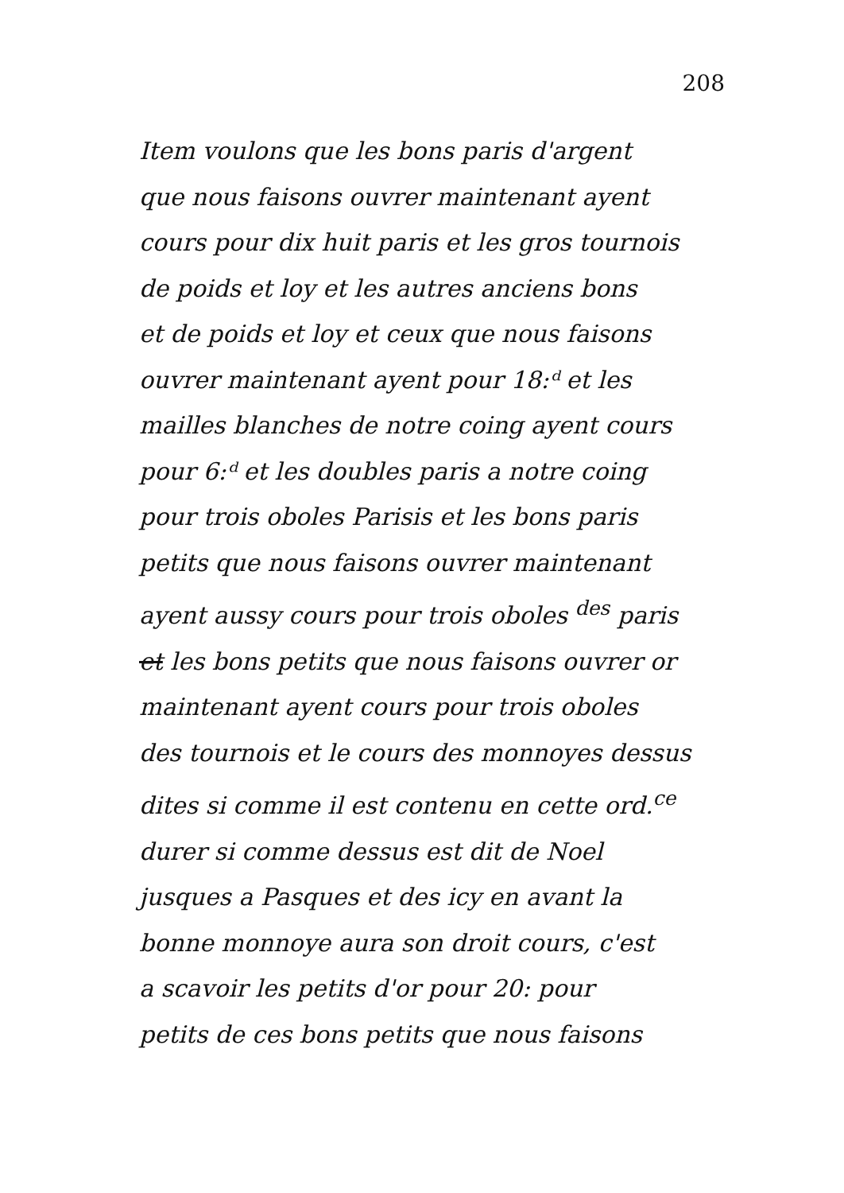208
Item voulons que les bons paris d'argent
que nous faisons ouvrer maintenant ayent
cours pour dix huit paris et les gros tournois
de poids et loy et les autres anciens bons
et de poids et loy et ceux que nous faisons
ouvrer maintenant ayent pour 18:ᵈ et les
mailles blanches de notre coing ayent cours
pour 6:ᵈ et les doubles paris a notre coing
pour trois oboles Parisis et les bons paris
petits que nous faisons ouvrer maintenant
ayent aussy cours pour trois oboles <sup>des</sup> paris
et les bons petits que nous faisons ouvrer or
maintenant ayent cours pour trois oboles
des tournois et le cours des monnoyes dessus
dites si comme il est contenu en cette ord.<sup>ce</sup>
durer si comme dessus est dit de Noel
jusques a Pasques et des icy en avant la
bonne monnoye aura son droit cours, c'est
a scavoir les petits d'or pour 20: pour
petits de ces bons petits que nous faisons